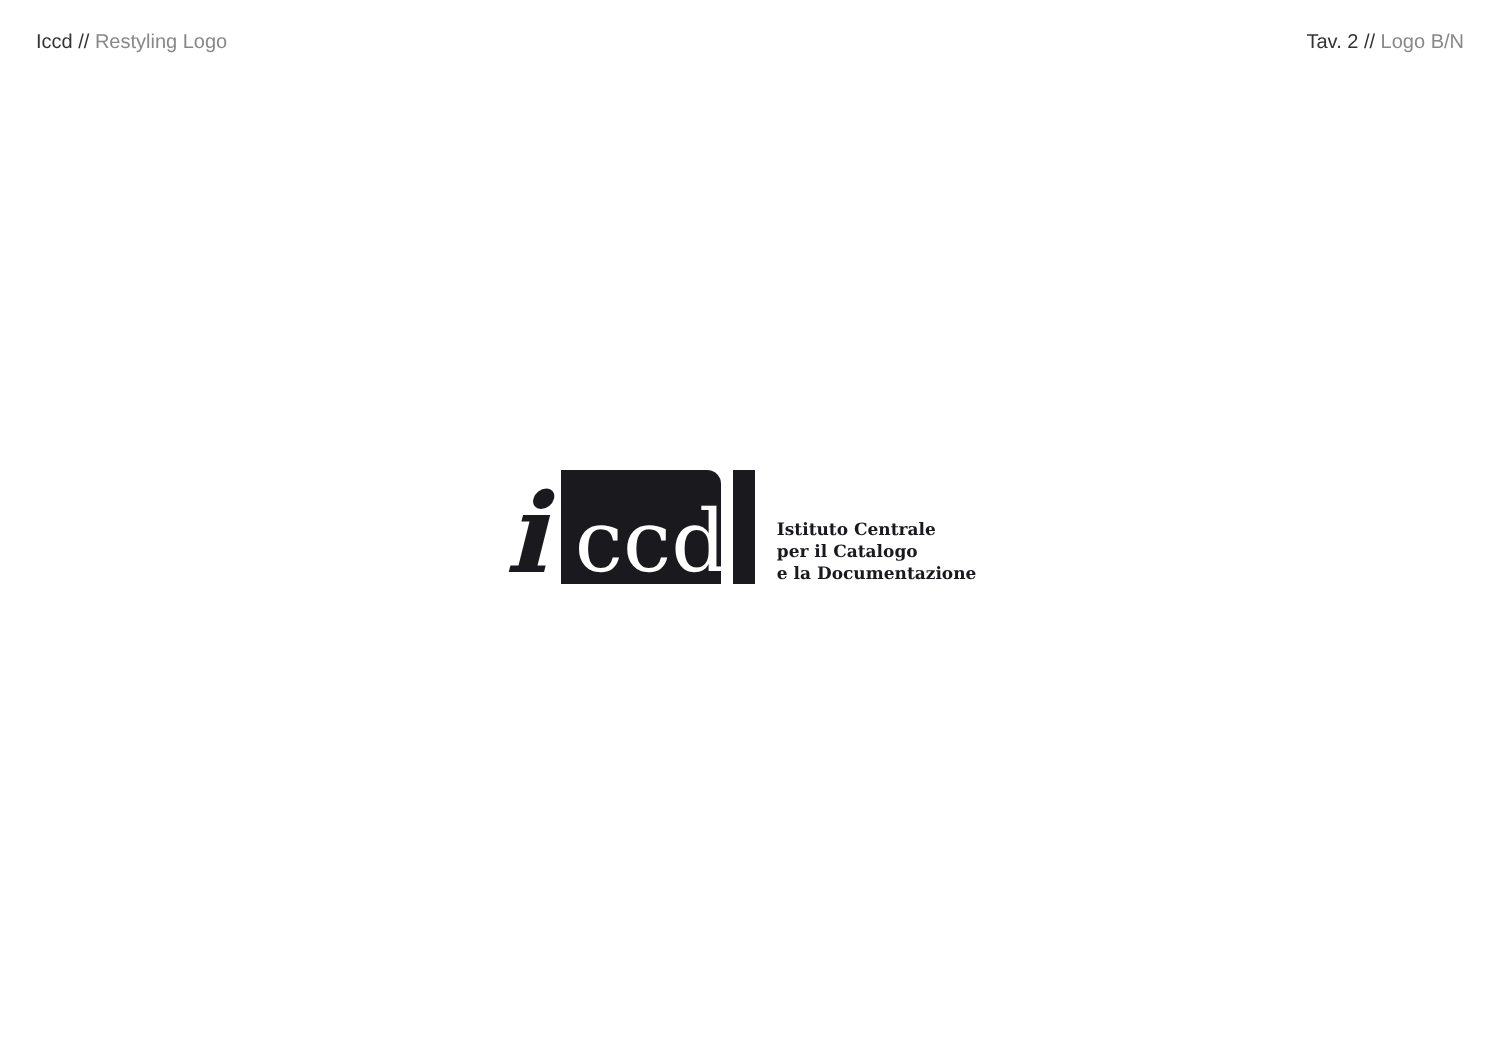Iccd // Restyling Logo Tav. 2 // Logo B/N
i
ccd
Istituto Centrale
per il Catalogo
e la Documentazione